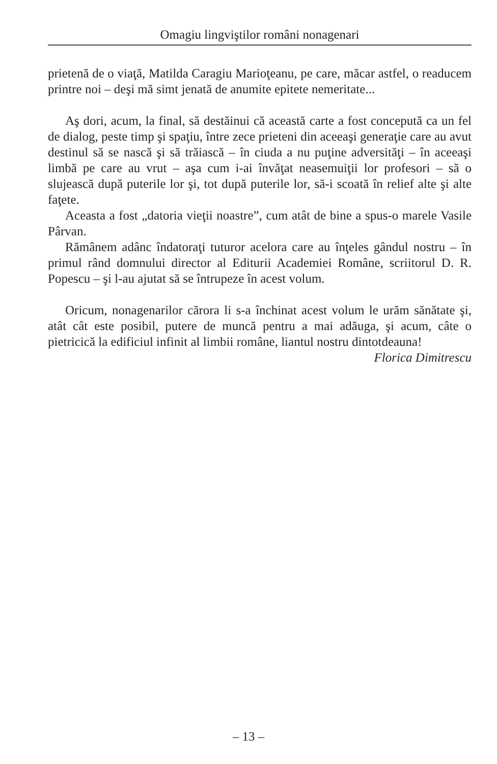Omagiu lingviştilor români nonagenari
prietenă de o viaţă, Matilda Caragiu Marioţeanu, pe care, măcar astfel, o readucem printre noi – deşi mă simt jenată de anumite epitete nemeritate...
Aş dori, acum, la final, să destăinui că această carte a fost concepută ca un fel de dialog, peste timp şi spaţiu, între zece prieteni din aceeaşi generaţie care au avut destinul să se nască şi să trăiască – în ciuda a nu puţine adversităţi – în aceeaşi limbă pe care au vrut – aşa cum i-ai învăţat neasemuiţii lor profesori – să o slujească după puterile lor şi, tot după puterile lor, să-i scoată în relief alte şi alte faţete.
Aceasta a fost „datoria vieţii noastre”, cum atât de bine a spus-o marele Vasile Pârvan.
Rămânem adânc îndatoraţi tuturor acelora care au înţeles gândul nostru – în primul rând domnului director al Editurii Academiei Române, scriitorul D. R. Popescu – şi l-au ajutat să se întrupeze în acest volum.
Oricum, nonagenarilor cărora li s-a închinat acest volum le urăm sănătate şi, atât cât este posibil, putere de muncă pentru a mai adăuga, şi acum, câte o pietricică la edificiul infinit al limbii române, liantul nostru dintotdeauna!
Florica Dimitrescu
– 13 –